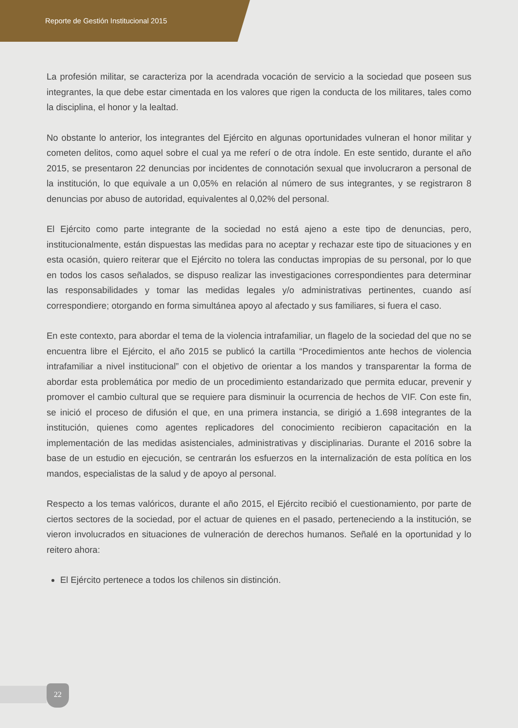Reporte de Gestión Institucional 2015
La profesión militar, se caracteriza por la acendrada vocación de servicio a la sociedad que poseen sus integrantes, la que debe estar cimentada en los valores que rigen la conducta de los militares, tales como la disciplina, el honor y la lealtad.
No obstante lo anterior, los integrantes del Ejército en algunas oportunidades vulneran el honor militar y cometen delitos, como aquel sobre el cual ya me referí o de otra índole. En este sentido, durante el año 2015, se presentaron 22 denuncias por incidentes de connotación sexual que involucraron a personal de la institución, lo que equivale a un 0,05% en relación al número de sus integrantes, y se registraron 8 denuncias por abuso de autoridad, equivalentes al 0,02% del personal.
El Ejército como parte integrante de la sociedad no está ajeno a este tipo de denuncias, pero, institucionalmente, están dispuestas las medidas para no aceptar y rechazar este tipo de situaciones y en esta ocasión, quiero reiterar que el Ejército no tolera las conductas impropias de su personal, por lo que en todos los casos señalados, se dispuso realizar las investigaciones correspondientes para determinar las responsabilidades y tomar las medidas legales y/o administrativas pertinentes, cuando así correspondiere; otorgando en forma simultánea apoyo al afectado y sus familiares, si fuera el caso.
En este contexto, para abordar el tema de la violencia intrafamiliar, un flagelo de la sociedad del que no se encuentra libre el Ejército, el año 2015 se publicó la cartilla “Procedimientos ante hechos de violencia intrafamiliar a nivel institucional” con el objetivo de orientar a los mandos y transparentar la forma de abordar esta problemática por medio de un procedimiento estandarizado que permita educar, prevenir y promover el cambio cultural que se requiere para disminuir la ocurrencia de hechos de VIF. Con este fin, se inició el proceso de difusión el que, en una primera instancia, se dirigió a 1.698 integrantes de la institución, quienes como agentes replicadores del conocimiento recibieron capacitación en la implementación de las medidas asistenciales, administrativas y disciplinarias. Durante el 2016 sobre la base de un estudio en ejecución, se centrarán los esfuerzos en la internalización de esta política en los mandos, especialistas de la salud y de apoyo al personal.
Respecto a los temas valóricos, durante el año 2015, el Ejército recibió el cuestionamiento, por parte de ciertos sectores de la sociedad, por el actuar de quienes en el pasado, perteneciendo a la institución, se vieron involucrados en situaciones de vulneración de derechos humanos. Señalé en la oportunidad y lo reitero ahora:
El Ejército pertenece a todos los chilenos sin distinción.
22